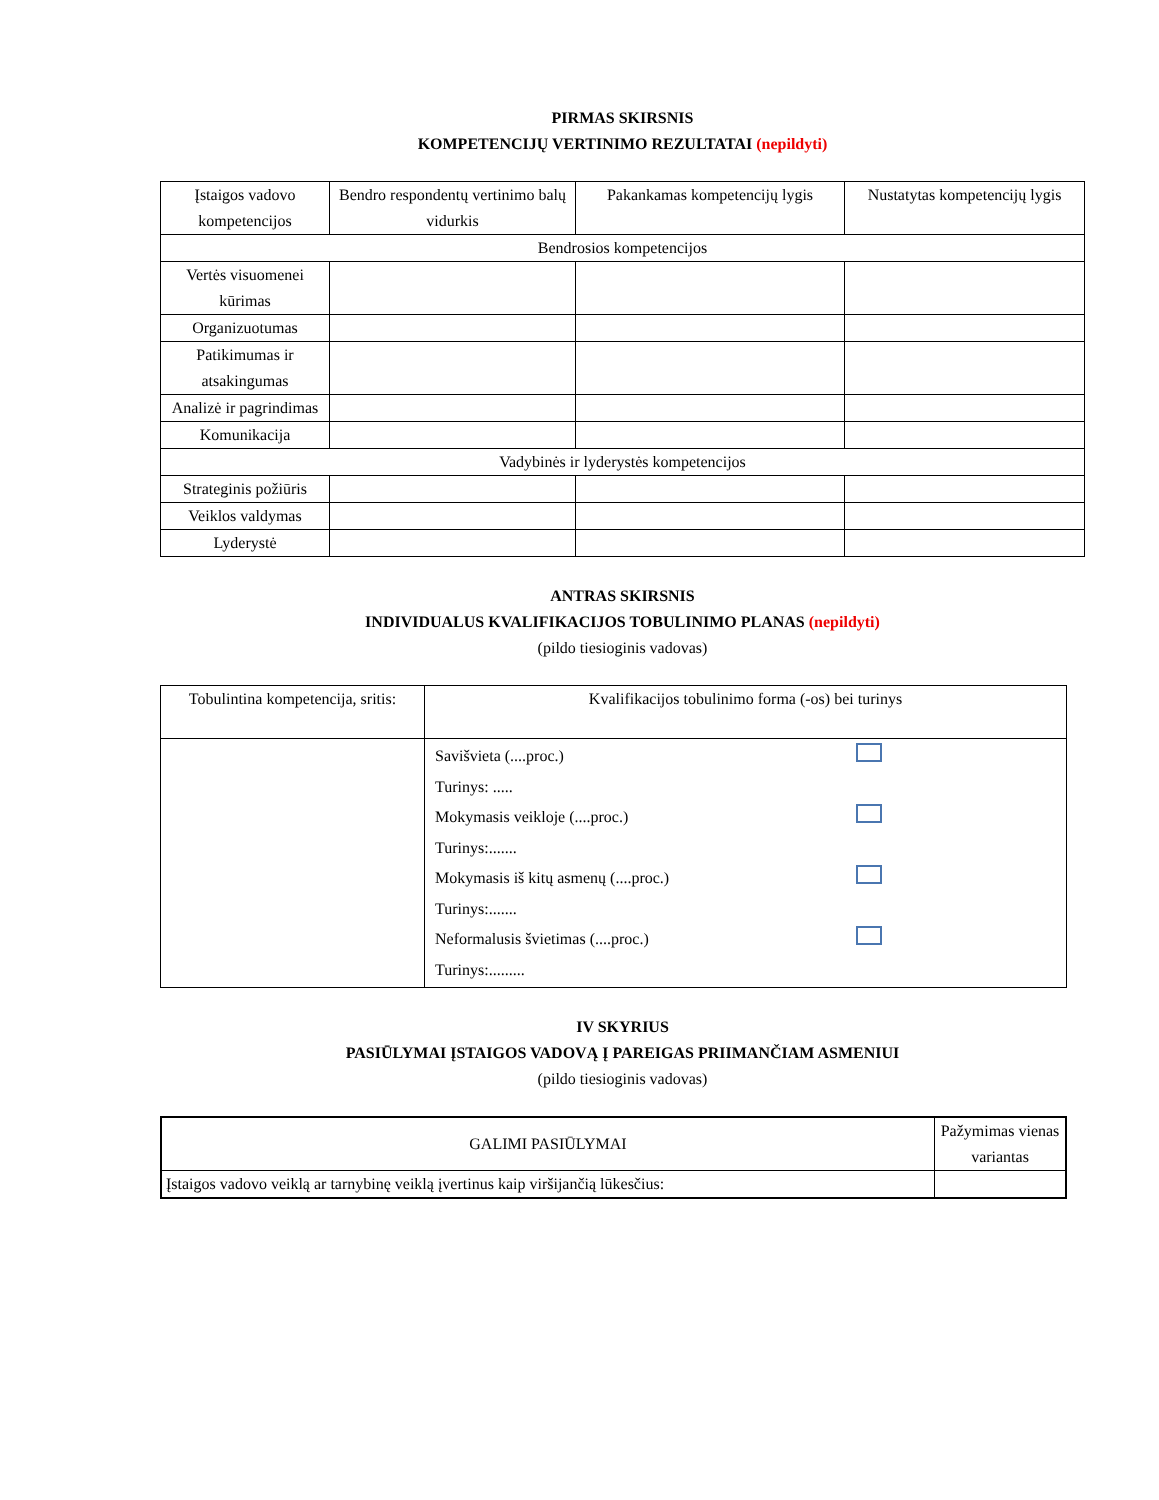PIRMAS SKIRSNIS
KOMPETENCIJŲ VERTINIMO REZULTATAI (nepildyti)
| Įstaigos vadovo kompetencijos | Bendro respondentų vertinimo balų vidurkis | Pakankamas kompetencijų lygis | Nustatytas kompetencijų lygis |
| --- | --- | --- | --- |
| Bendrosios kompetencijos | | | |
| Vertės visuomenei kūrimas | | | |
| Organizuotumas | | | |
| Patikimumas ir atsakingumas | | | |
| Analizė ir pagrindimas | | | |
| Komunikacija | | | |
| Vadybinės ir lyderystės kompetencijos | | | |
| Strateginis požiūris | | | |
| Veiklos valdymas | | | |
| Lyderystė | | | |
ANTRAS SKIRSNIS
INDIVIDUALUS KVALIFIKACIJOS TOBULINIMO PLANAS (nepildyti)
(pildo tiesioginis vadovas)
| Tobulintina kompetencija, sritis: | Kvalifikacijos tobulinimo forma (-os) bei turinys |
| --- | --- |
| | / Savišvieta (....proc.) / / / Turinys: ..... / / / Mokymasis veikloje (....proc.) / / / Turinys:....... / / / Mokymasis iš kitų asmenų (....proc.) / / / Turinys:....... / / / Neformalusis švietimas (....proc.) / / / Turinys:......... / / |
IV SKYRIUS
PASIŪLYMAI ĮSTAIGOS VADOVĄ Į PAREIGAS PRIIMANČIAM ASMENIUI
(pildo tiesioginis vadovas)
| GALIMI PASIŪLYMAI | Pažymimas vienas variantas |
| Įstaigos vadovo veiklą ar tarnybinę veiklą įvertinus kaip viršijančią lūkesčius: | |